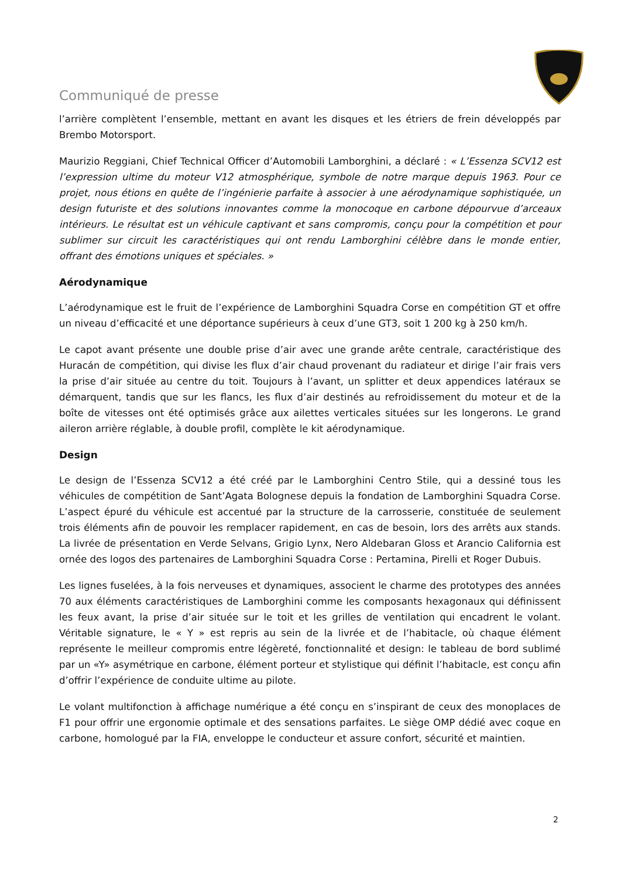Communiqué de presse
l’arrière complètent l’ensemble, mettant en avant les disques et les étriers de frein développés par Brembo Motorsport.
Maurizio Reggiani, Chief Technical Officer d’Automobili Lamborghini, a déclaré : « L’Essenza SCV12 est l’expression ultime du moteur V12 atmosphérique, symbole de notre marque depuis 1963. Pour ce projet, nous étions en quête de l’ingénierie parfaite à associer à une aérodynamique sophistiquée, un design futuriste et des solutions innovantes comme la monocoque en carbone dépourvue d’arceaux intérieurs. Le résultat est un véhicule captivant et sans compromis, conçu pour la compétition et pour sublimer sur circuit les caractéristiques qui ont rendu Lamborghini célèbre dans le monde entier, offrant des émotions uniques et spéciales. »
Aérodynamique
L’aérodynamique est le fruit de l’expérience de Lamborghini Squadra Corse en compétition GT et offre un niveau d’efficacité et une déportance supérieurs à ceux d’une GT3, soit 1 200 kg à 250 km/h.
Le capot avant présente une double prise d’air avec une grande arête centrale, caractéristique des Huracán de compétition, qui divise les flux d’air chaud provenant du radiateur et dirige l’air frais vers la prise d’air située au centre du toit. Toujours à l’avant, un splitter et deux appendices latéraux se démarquent, tandis que sur les flancs, les flux d’air destinés au refroidissement du moteur et de la boîte de vitesses ont été optimisés grâce aux ailettes verticales situées sur les longerons. Le grand aileron arrière réglable, à double profil, complète le kit aérodynamique.
Design
Le design de l’Essenza SCV12 a été créé par le Lamborghini Centro Stile, qui a dessiné tous les véhicules de compétition de Sant’Agata Bolognese depuis la fondation de Lamborghini Squadra Corse. L’aspect épuré du véhicule est accentué par la structure de la carrosserie, constituée de seulement trois éléments afin de pouvoir les remplacer rapidement, en cas de besoin, lors des arrêts aux stands. La livrée de présentation en Verde Selvans, Grigio Lynx, Nero Aldebaran Gloss et Arancio California est ornée des logos des partenaires de Lamborghini Squadra Corse : Pertamina, Pirelli et Roger Dubuis.
Les lignes fuselées, à la fois nerveuses et dynamiques, associent le charme des prototypes des années 70 aux éléments caractéristiques de Lamborghini comme les composants hexagonaux qui définissent les feux avant, la prise d’air située sur le toit et les grilles de ventilation qui encadrent le volant. Véritable signature, le « Y » est repris au sein de la livrée et de l’habitacle, où chaque élément représente le meilleur compromis entre légèreté, fonctionnalité et design: le tableau de bord sublimé par un «Y» asymétrique en carbone, élément porteur et stylistique qui définit l’habitacle, est conçu afin d’offrir l’expérience de conduite ultime au pilote.
Le volant multifonction à affichage numérique a été conçu en s’inspirant de ceux des monoplaces de F1 pour offrir une ergonomie optimale et des sensations parfaites. Le siège OMP dédié avec coque en carbone, homologué par la FIA, enveloppe le conducteur et assure confort, sécurité et maintien.
2